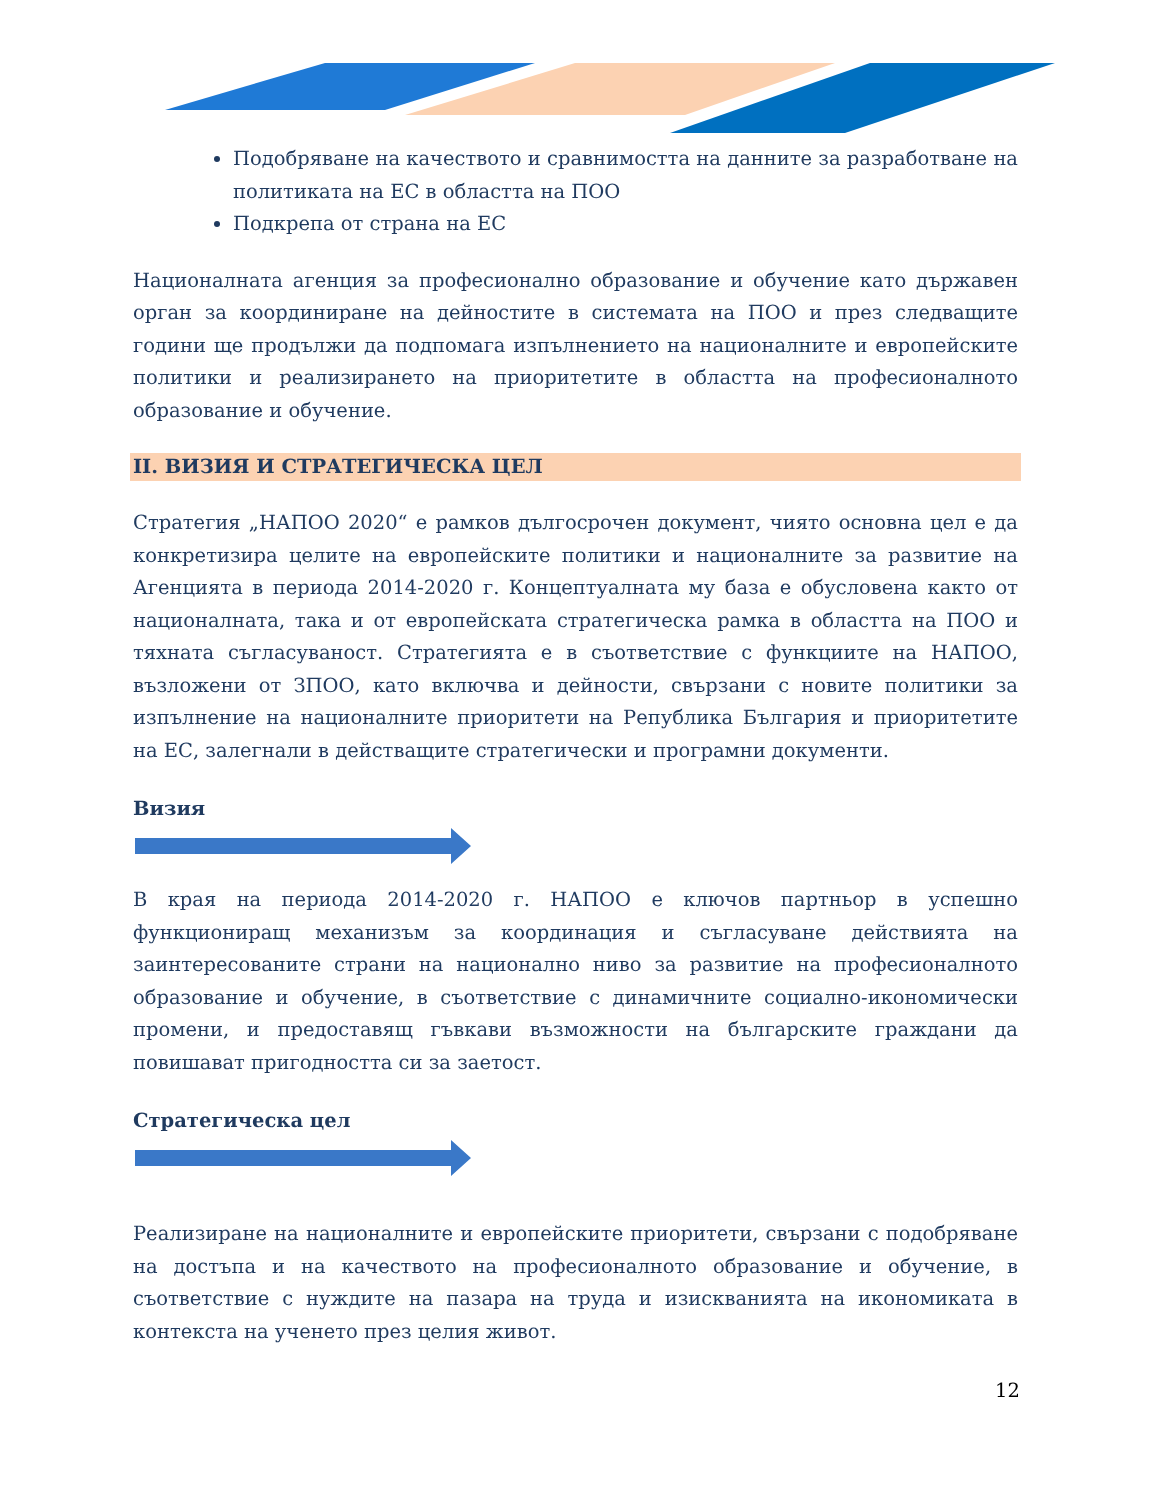Подобряване на качеството и сравнимостта на данните за разработване на политиката на ЕС в областта на ПОО
Подкрепа от страна на ЕС
Националната агенция за професионално образование и обучение като държавен орган за координиране на дейностите в системата на ПОО и през следващите години ще продължи да подпомага изпълнението на националните и европейските политики и реализирането на приоритетите в областта на професионалното образование и обучение.
II. ВИЗИЯ И СТРАТЕГИЧЕСКА ЦЕЛ
Стратегия „НАПОО 2020“ е рамков дългосрочен документ, чиято основна цел е да конкретизира целите на европейските политики и националните за развитие на Агенцията в периода 2014-2020 г. Концептуалната му база е обусловена както от националната, така и от европейската стратегическа рамка в областта на ПОО и тяхната съгласуваност. Стратегията е в съответствие с функциите на НАПОО, възложени от ЗПОО, като включва и дейности, свързани с новите политики за изпълнение на националните приоритети на Република България и приоритетите на ЕС, залегнали в действащите стратегически и програмни документи.
Визия
В края на периода 2014-2020 г. НАПОО е ключов партньор в успешно функциониращ механизъм за координация и съгласуване действията на заинтересованите страни на национално ниво за развитие на професионалното образование и обучение, в съответствие с динамичните социално-икономически промени, и предоставящ гъвкави възможности на българските граждани да повишават пригодността си за заетост.
Стратегическа цел
Реализиране на националните и европейските приоритети, свързани с подобряване на достъпа и на качеството на професионалното образование и обучение, в съответствие с нуждите на пазара на труда и изискванията на икономиката в контекста на ученето през целия живот.
12